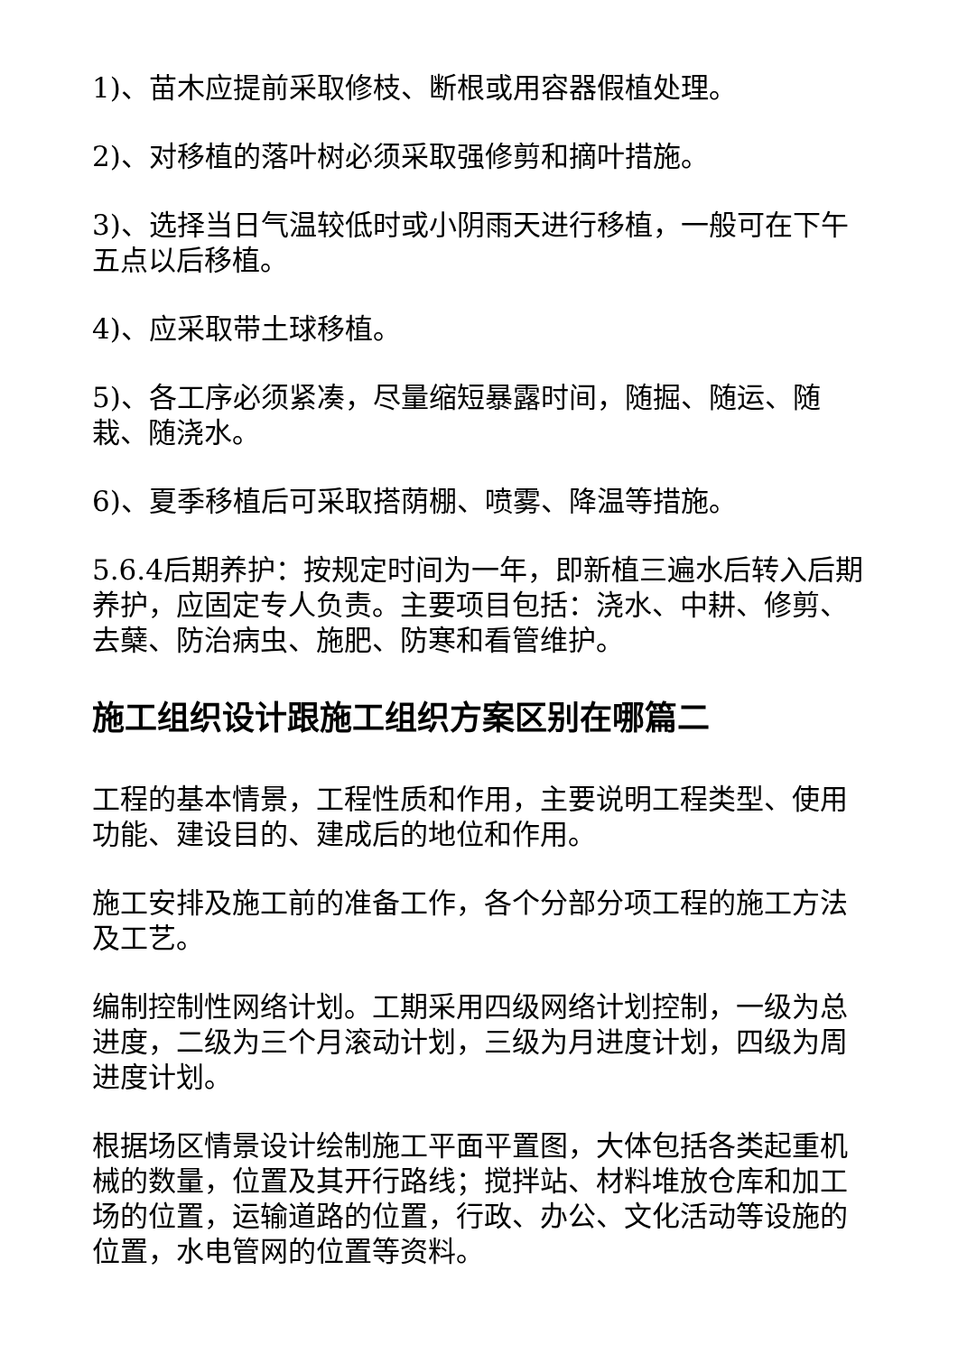1)、苗木应提前采取修枝、断根或用容器假植处理。
2)、对移植的落叶树必须采取强修剪和摘叶措施。
3)、选择当日气温较低时或小阴雨天进行移植，一般可在下午五点以后移植。
4)、应采取带土球移植。
5)、各工序必须紧凑，尽量缩短暴露时间，随掘、随运、随栽、随浇水。
6)、夏季移植后可采取搭荫棚、喷雾、降温等措施。
5.6.4后期养护：按规定时间为一年，即新植三遍水后转入后期养护，应固定专人负责。主要项目包括：浇水、中耕、修剪、去蘖、防治病虫、施肥、防寒和看管维护。
施工组织设计跟施工组织方案区别在哪篇二
工程的基本情景，工程性质和作用，主要说明工程类型、使用功能、建设目的、建成后的地位和作用。
施工安排及施工前的准备工作，各个分部分项工程的施工方法及工艺。
编制控制性网络计划。工期采用四级网络计划控制，一级为总进度，二级为三个月滚动计划，三级为月进度计划，四级为周进度计划。
根据场区情景设计绘制施工平面平置图，大体包括各类起重机械的数量，位置及其开行路线；搅拌站、材料堆放仓库和加工场的位置，运输道路的位置，行政、办公、文化活动等设施的位置，水电管网的位置等资料。